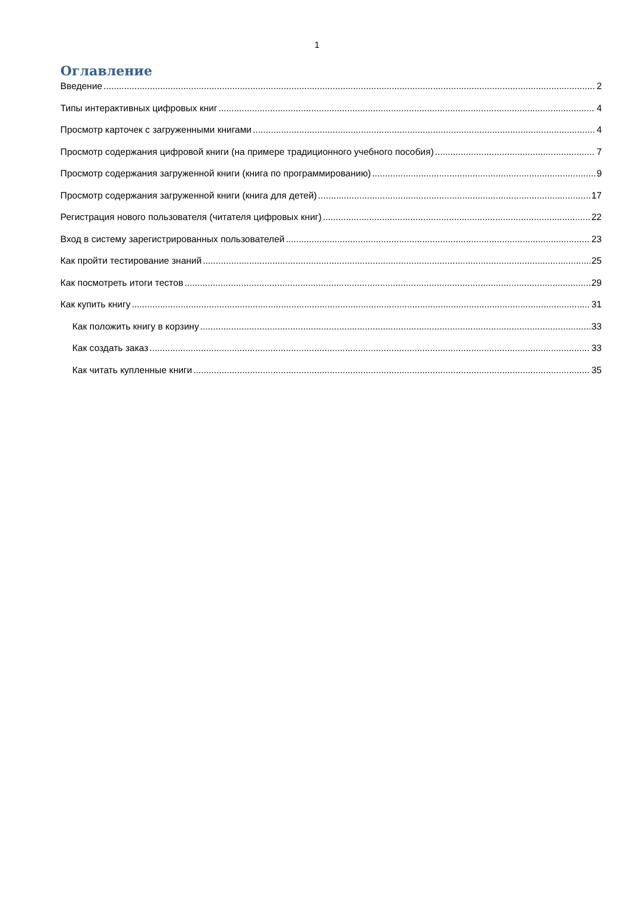1
Оглавление
Введение 2
Типы интерактивных цифровых книг 4
Просмотр карточек с загруженными книгами 4
Просмотр содержания цифровой книги (на примере традиционного учебного пособия) 7
Просмотр содержания загруженной книги (книга по программированию) 9
Просмотр содержания загруженной книги (книга для детей) 17
Регистрация нового пользователя (читателя цифровых книг) 22
Вход в систему зарегистрированных пользователей 23
Как пройти тестирование знаний 25
Как посмотреть итоги тестов 29
Как купить книгу 31
Как положить книгу в корзину 33
Как создать заказ 33
Как читать купленные книги 35